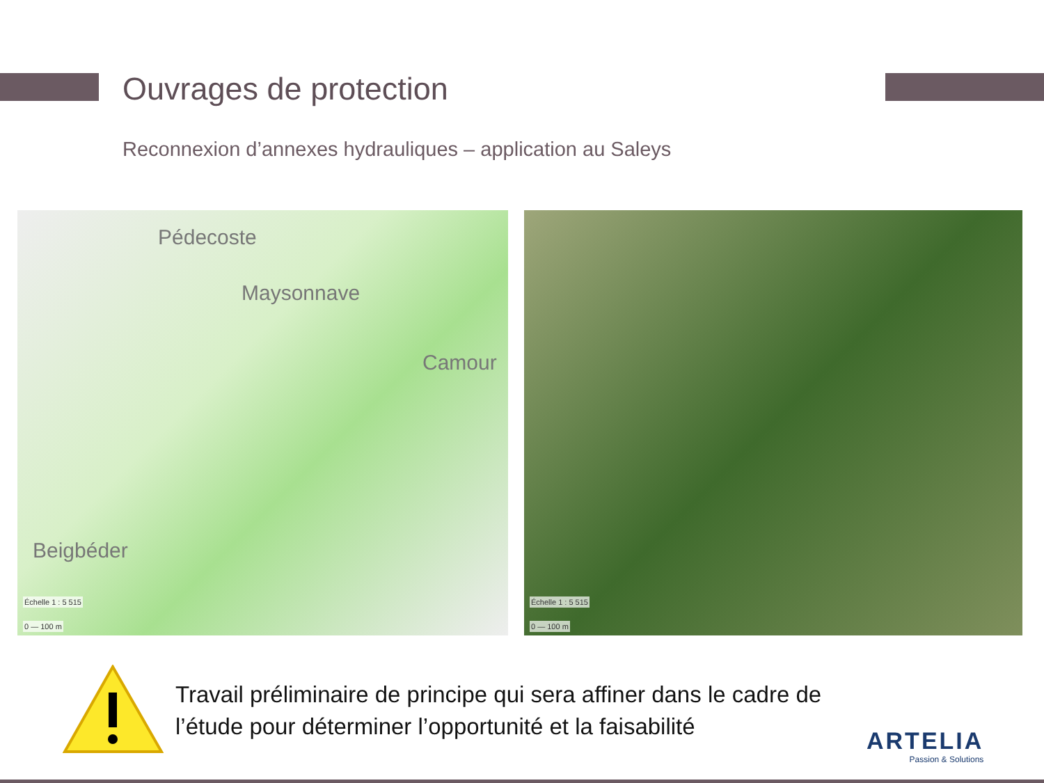Ouvrages de protection
Reconnexion d’annexes hydrauliques – application au Saleys
Pédecoste
Maysonnave
Camour
Beigbéder
Échelle 1 : 5 515
0 — 100 m
Échelle 1 : 5 515
0 — 100 m
Travail préliminaire de principe qui sera affiner dans le cadre de l’étude pour déterminer l’opportunité et la faisabilité
ARTELIA
Passion & Solutions